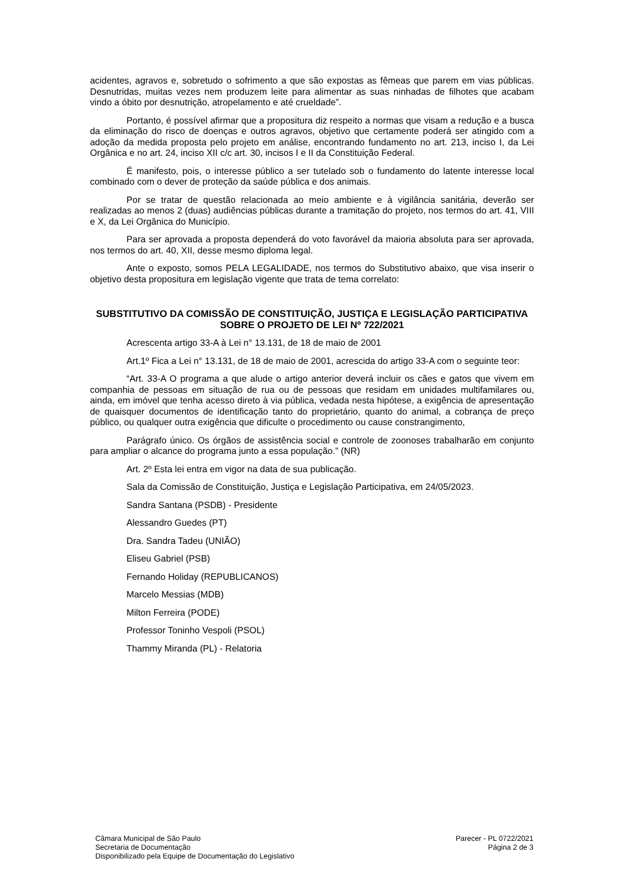acidentes, agravos e, sobretudo o sofrimento a que são expostas as fêmeas que parem em vias públicas. Desnutridas, muitas vezes nem produzem leite para alimentar as suas ninhadas de filhotes que acabam vindo a óbito por desnutrição, atropelamento e até crueldade”.
Portanto, é possível afirmar que a propositura diz respeito a normas que visam a redução e a busca da eliminação do risco de doenças e outros agravos, objetivo que certamente poderá ser atingido com a adoção da medida proposta pelo projeto em análise, encontrando fundamento no art. 213, inciso I, da Lei Orgânica e no art. 24, inciso XII c/c art. 30, incisos I e II da Constituição Federal.
É manifesto, pois, o interesse público a ser tutelado sob o fundamento do latente interesse local combinado com o dever de proteção da saúde pública e dos animais.
Por se tratar de questão relacionada ao meio ambiente e à vigilância sanitária, deverão ser realizadas ao menos 2 (duas) audiências públicas durante a tramitação do projeto, nos termos do art. 41, VIII e X, da Lei Orgânica do Município.
Para ser aprovada a proposta dependerá do voto favorável da maioria absoluta para ser aprovada, nos termos do art. 40, XII, desse mesmo diploma legal.
Ante o exposto, somos PELA LEGALIDADE, nos termos do Substitutivo abaixo, que visa inserir o objetivo desta propositura em legislação vigente que trata de tema correlato:
SUBSTITUTIVO DA COMISSÃO DE CONSTITUIÇÃO, JUSTIÇA E LEGISLAÇÃO PARTICIPATIVA SOBRE O PROJETO DE LEI Nº 722/2021
Acrescenta artigo 33-A à Lei n° 13.131, de 18 de maio de 2001
Art.1º Fica a Lei n° 13.131, de 18 de maio de 2001, acrescida do artigo 33-A com o seguinte teor:
“Art. 33-A O programa a que alude o artigo anterior deverá incluir os cães e gatos que vivem em companhia de pessoas em situação de rua ou de pessoas que residam em unidades multifamilares ou, ainda, em imóvel que tenha acesso direto à via pública, vedada nesta hipótese, a exigência de apresentação de quaisquer documentos de identificação tanto do proprietário, quanto do animal, a cobrança de preço público, ou qualquer outra exigência que dificulte o procedimento ou cause constrangimento,
Parágrafo único. Os órgãos de assistência social e controle de zoonoses trabalharão em conjunto para ampliar o alcance do programa junto a essa população.” (NR)
Art. 2º Esta lei entra em vigor na data de sua publicação.
Sala da Comissão de Constituição, Justiça e Legislação Participativa, em 24/05/2023.
Sandra Santana (PSDB) - Presidente
Alessandro Guedes (PT)
Dra. Sandra Tadeu (UNIÃO)
Eliseu Gabriel (PSB)
Fernando Holiday (REPUBLICANOS)
Marcelo Messias (MDB)
Milton Ferreira (PODE)
Professor Toninho Vespoli (PSOL)
Thammy Miranda (PL) - Relatoria
Câmara Municipal de São Paulo
Secretaria de Documentação
Disponibilizado pela Equipe de Documentação do Legislativo
Parecer - PL 0722/2021
Página 2 de 3